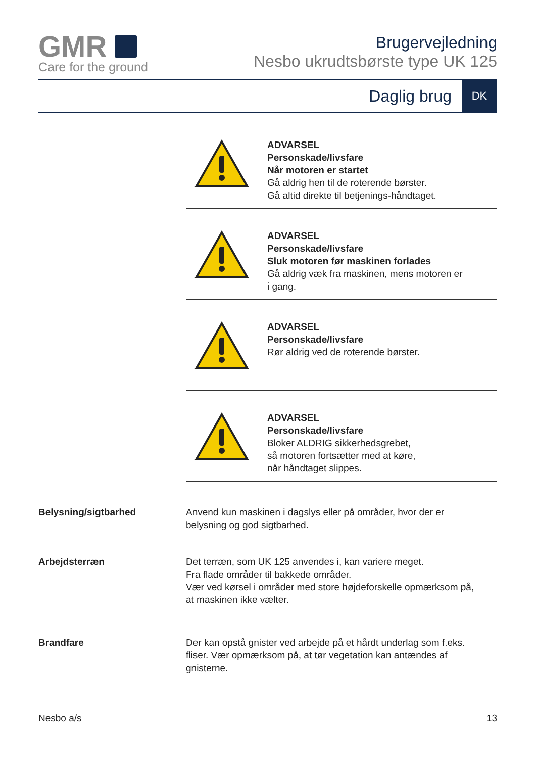GMR
Care for the ground
Brugervejledning
Nesbo ukrudtsbørste type UK 125
Daglig brug
DK
ADVARSEL
Personskade/livsfare
Når motoren er startet
Gå aldrig hen til de roterende børster.
Gå altid direkte til betjenings-håndtaget.
ADVARSEL
Personskade/livsfare
Sluk motoren før maskinen forlades
Gå aldrig væk fra maskinen, mens motoren er
i gang.
ADVARSEL
Personskade/livsfare
Rør aldrig ved de roterende børster.
ADVARSEL
Personskade/livsfare
Bloker ALDRIG sikkerhedsgrebet,
så motoren fortsætter med at køre,
når håndtaget slippes.
Belysning/sigtbarhed Anvend kun maskinen i dagslys eller på områder, hvor der er
belysning og god sigtbarhed.
Arbejdsterræn Det terræn, som UK 125 anvendes i, kan variere meget.
Fra flade områder til bakkede områder.
Vær ved kørsel i områder med store højdeforskelle opmærksom på,
at maskinen ikke vælter.
Brandfare Der kan opstå gnister ved arbejde på et hårdt underlag som f.eks.
fliser. Vær opmærksom på, at tør vegetation kan antændes af
gnisterne.
Nesbo a/s 13